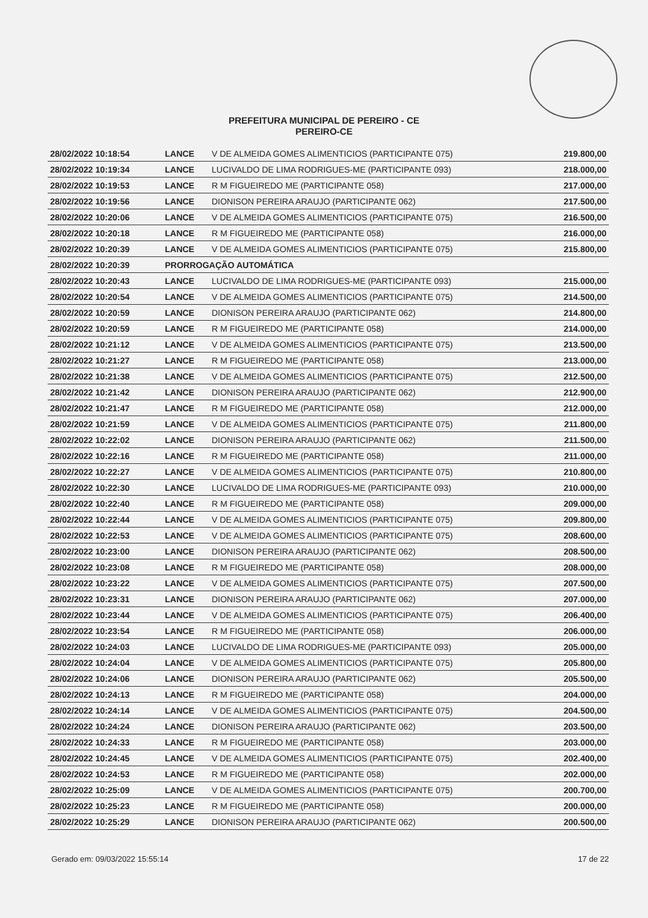PREFEITURA MUNICIPAL DE PEREIRO - CE
PEREIRO-CE
| 28/02/2022 10:18:54 | LANCE | V DE ALMEIDA GOMES ALIMENTICIOS (PARTICIPANTE 075) | 219.800,00 |
| 28/02/2022 10:19:34 | LANCE | LUCIVALDO DE LIMA RODRIGUES-ME (PARTICIPANTE 093) | 218.000,00 |
| 28/02/2022 10:19:53 | LANCE | R M FIGUEIREDO ME (PARTICIPANTE 058) | 217.000,00 |
| 28/02/2022 10:19:56 | LANCE | DIONISON PEREIRA ARAUJO (PARTICIPANTE 062) | 217.500,00 |
| 28/02/2022 10:20:06 | LANCE | V DE ALMEIDA GOMES ALIMENTICIOS (PARTICIPANTE 075) | 216.500,00 |
| 28/02/2022 10:20:18 | LANCE | R M FIGUEIREDO ME (PARTICIPANTE 058) | 216.000,00 |
| 28/02/2022 10:20:39 | LANCE | V DE ALMEIDA GOMES ALIMENTICIOS (PARTICIPANTE 075) | 215.800,00 |
| 28/02/2022 10:20:39 | PRORROGAÇÃO AUTOMÁTICA | | |
| 28/02/2022 10:20:43 | LANCE | LUCIVALDO DE LIMA RODRIGUES-ME (PARTICIPANTE 093) | 215.000,00 |
| 28/02/2022 10:20:54 | LANCE | V DE ALMEIDA GOMES ALIMENTICIOS (PARTICIPANTE 075) | 214.500,00 |
| 28/02/2022 10:20:59 | LANCE | DIONISON PEREIRA ARAUJO (PARTICIPANTE 062) | 214.800,00 |
| 28/02/2022 10:20:59 | LANCE | R M FIGUEIREDO ME (PARTICIPANTE 058) | 214.000,00 |
| 28/02/2022 10:21:12 | LANCE | V DE ALMEIDA GOMES ALIMENTICIOS (PARTICIPANTE 075) | 213.500,00 |
| 28/02/2022 10:21:27 | LANCE | R M FIGUEIREDO ME (PARTICIPANTE 058) | 213.000,00 |
| 28/02/2022 10:21:38 | LANCE | V DE ALMEIDA GOMES ALIMENTICIOS (PARTICIPANTE 075) | 212.500,00 |
| 28/02/2022 10:21:42 | LANCE | DIONISON PEREIRA ARAUJO (PARTICIPANTE 062) | 212.900,00 |
| 28/02/2022 10:21:47 | LANCE | R M FIGUEIREDO ME (PARTICIPANTE 058) | 212.000,00 |
| 28/02/2022 10:21:59 | LANCE | V DE ALMEIDA GOMES ALIMENTICIOS (PARTICIPANTE 075) | 211.800,00 |
| 28/02/2022 10:22:02 | LANCE | DIONISON PEREIRA ARAUJO (PARTICIPANTE 062) | 211.500,00 |
| 28/02/2022 10:22:16 | LANCE | R M FIGUEIREDO ME (PARTICIPANTE 058) | 211.000,00 |
| 28/02/2022 10:22:27 | LANCE | V DE ALMEIDA GOMES ALIMENTICIOS (PARTICIPANTE 075) | 210.800,00 |
| 28/02/2022 10:22:30 | LANCE | LUCIVALDO DE LIMA RODRIGUES-ME (PARTICIPANTE 093) | 210.000,00 |
| 28/02/2022 10:22:40 | LANCE | R M FIGUEIREDO ME (PARTICIPANTE 058) | 209.000,00 |
| 28/02/2022 10:22:44 | LANCE | V DE ALMEIDA GOMES ALIMENTICIOS (PARTICIPANTE 075) | 209.800,00 |
| 28/02/2022 10:22:53 | LANCE | V DE ALMEIDA GOMES ALIMENTICIOS (PARTICIPANTE 075) | 208.600,00 |
| 28/02/2022 10:23:00 | LANCE | DIONISON PEREIRA ARAUJO (PARTICIPANTE 062) | 208.500,00 |
| 28/02/2022 10:23:08 | LANCE | R M FIGUEIREDO ME (PARTICIPANTE 058) | 208.000,00 |
| 28/02/2022 10:23:22 | LANCE | V DE ALMEIDA GOMES ALIMENTICIOS (PARTICIPANTE 075) | 207.500,00 |
| 28/02/2022 10:23:31 | LANCE | DIONISON PEREIRA ARAUJO (PARTICIPANTE 062) | 207.000,00 |
| 28/02/2022 10:23:44 | LANCE | V DE ALMEIDA GOMES ALIMENTICIOS (PARTICIPANTE 075) | 206.400,00 |
| 28/02/2022 10:23:54 | LANCE | R M FIGUEIREDO ME (PARTICIPANTE 058) | 206.000,00 |
| 28/02/2022 10:24:03 | LANCE | LUCIVALDO DE LIMA RODRIGUES-ME (PARTICIPANTE 093) | 205.000,00 |
| 28/02/2022 10:24:04 | LANCE | V DE ALMEIDA GOMES ALIMENTICIOS (PARTICIPANTE 075) | 205.800,00 |
| 28/02/2022 10:24:06 | LANCE | DIONISON PEREIRA ARAUJO (PARTICIPANTE 062) | 205.500,00 |
| 28/02/2022 10:24:13 | LANCE | R M FIGUEIREDO ME (PARTICIPANTE 058) | 204.000,00 |
| 28/02/2022 10:24:14 | LANCE | V DE ALMEIDA GOMES ALIMENTICIOS (PARTICIPANTE 075) | 204.500,00 |
| 28/02/2022 10:24:24 | LANCE | DIONISON PEREIRA ARAUJO (PARTICIPANTE 062) | 203.500,00 |
| 28/02/2022 10:24:33 | LANCE | R M FIGUEIREDO ME (PARTICIPANTE 058) | 203.000,00 |
| 28/02/2022 10:24:45 | LANCE | V DE ALMEIDA GOMES ALIMENTICIOS (PARTICIPANTE 075) | 202.400,00 |
| 28/02/2022 10:24:53 | LANCE | R M FIGUEIREDO ME (PARTICIPANTE 058) | 202.000,00 |
| 28/02/2022 10:25:09 | LANCE | V DE ALMEIDA GOMES ALIMENTICIOS (PARTICIPANTE 075) | 200.700,00 |
| 28/02/2022 10:25:23 | LANCE | R M FIGUEIREDO ME (PARTICIPANTE 058) | 200.000,00 |
| 28/02/2022 10:25:29 | LANCE | DIONISON PEREIRA ARAUJO (PARTICIPANTE 062) | 200.500,00 |
Gerado em: 09/03/2022 15:55:14 17 de 22